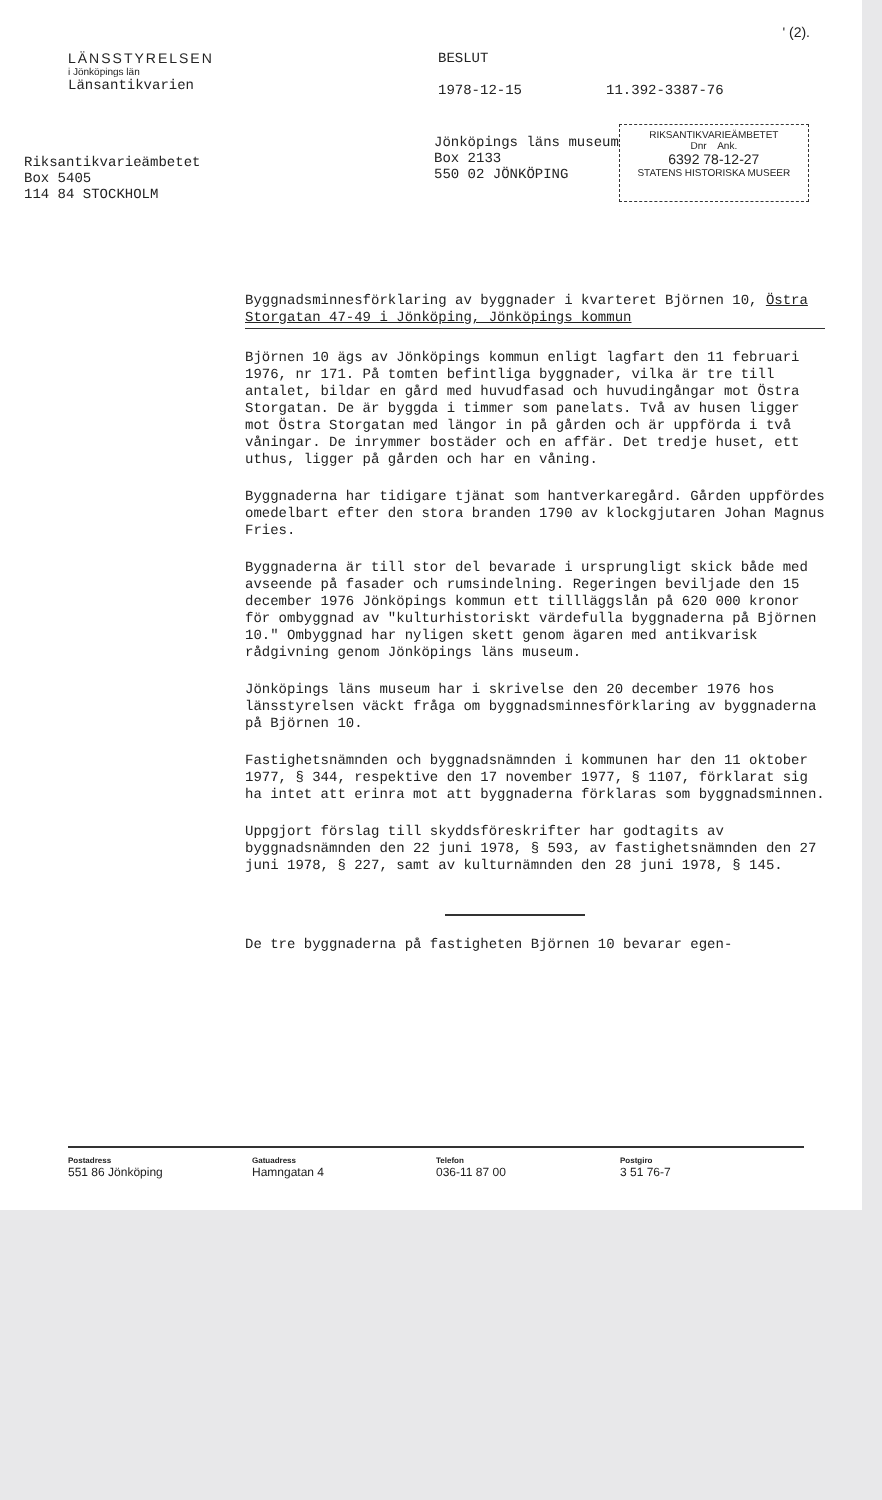' (2).
LÄNSSTYRELSEN
i Jönköpings län
Länsantikvarien
BESLUT
1978-12-15 11.392-3387-76
Riksantikvarieämbetet
Box 5405
114 84 STOCKHOLM
Jönköpings läns museum
Box 2133
550 02 JÖNKÖPING
RIKSANTIKVARIEÄMBETET
Dnr Ank.
6392 78-12-27
STATENS HISTORISKA MUSEER
Byggnadsminnesförklaring av byggnader i kvarteret Björnen 10, Östra Storgatan 47-49 i Jönköping, Jönköpings kommun
Björnen 10 ägs av Jönköpings kommun enligt lagfart den 11 februari 1976, nr 171. På tomten befintliga byggnader, vilka är tre till antalet, bildar en gård med huvudfasad och huvudingångar mot Östra Storgatan. De är byggda i timmer som panelats. Två av husen ligger mot Östra Storgatan med längor in på gården och är uppförda i två våningar. De inrymmer bostäder och en affär. Det tredje huset, ett uthus, ligger på gården och har en våning.
Byggnaderna har tidigare tjänat som hantverkaregård. Gården uppfördes omedelbart efter den stora branden 1790 av klockgjutaren Johan Magnus Fries.
Byggnaderna är till stor del bevarade i ursprungligt skick både med avseende på fasader och rumsindelning. Regeringen beviljade den 15 december 1976 Jönköpings kommun ett tillläggslån på 620 000 kronor för ombyggnad av "kulturhistoriskt värdefulla byggnaderna på Björnen 10." Ombyggnad har nyligen skett genom ägaren med antikvarisk rådgivning genom Jönköpings läns museum.
Jönköpings läns museum har i skrivelse den 20 december 1976 hos länsstyrelsen väckt fråga om byggnadsminnesförklaring av byggnaderna på Björnen 10.
Fastighetsnämnden och byggnadsnämnden i kommunen har den 11 oktober 1977, § 344, respektive den 17 november 1977, § 1107, förklarat sig ha intet att erinra mot att byggnaderna förklaras som byggnadsminnen.
Uppgjort förslag till skyddsföreskrifter har godtagits av byggnadsnämnden den 22 juni 1978, § 593, av fastighetsnämnden den 27 juni 1978, § 227, samt av kulturnämnden den 28 juni 1978, § 145.
De tre byggnaderna på fastigheten Björnen 10 bevarar egen-
Postadress
551 86 Jönköping
Gatuadress
Hamngatan 4
Telefon
036-11 87 00
Postgiro
3 51 76-7